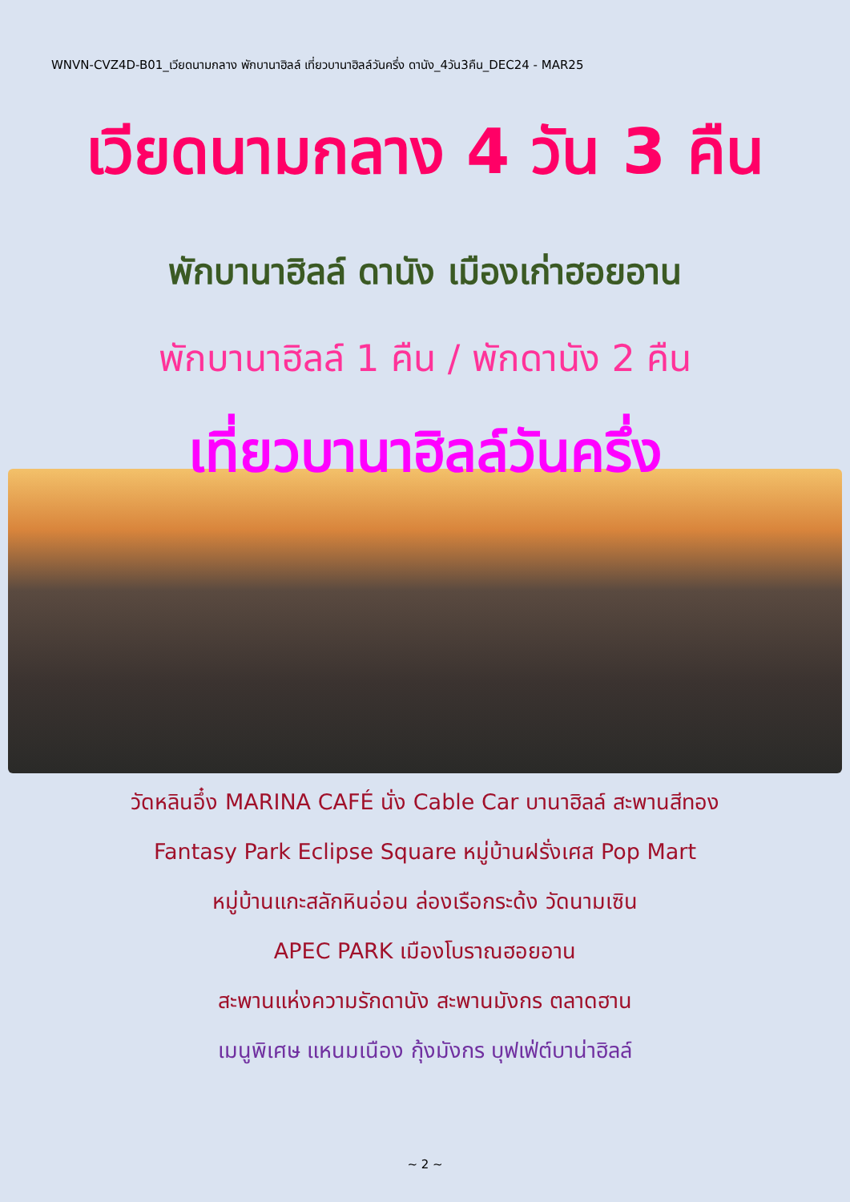WNVN-CVZ4D-B01_เวียดนามกลาง พักบานาฮิลล์ เที่ยวบานาฮิลล์วันครึ่ง ดานัง_4วัน3คืน_DEC24 - MAR25
เวียดนามกลาง 4 วัน 3 คืน
พักบานาฮิลล์ ดานัง เมืองเก่าฮอยอาน
พักบานาฮิลล์ 1 คืน / พักดานัง 2 คืน
เที่ยวบานาฮิลล์วันครึ่ง
วัดหลินอึ๋ง MARINA CAFÉ นั่ง Cable Car บานาฮิลล์ สะพานสีทอง
Fantasy Park Eclipse Square หมู่บ้านฝรั่งเศส Pop Mart
หมู่บ้านแกะสลักหินอ่อน ล่องเรือกระด้ง วัดนามเซิน
APEC PARK เมืองโบราณฮอยอาน
สะพานแห่งความรักดานัง สะพานมังกร ตลาดฮาน
เมนูพิเศษ แหนมเนือง กุ้งมังกร บุฟเฟ่ต์บาน่าฮิลล์
~ 2 ~